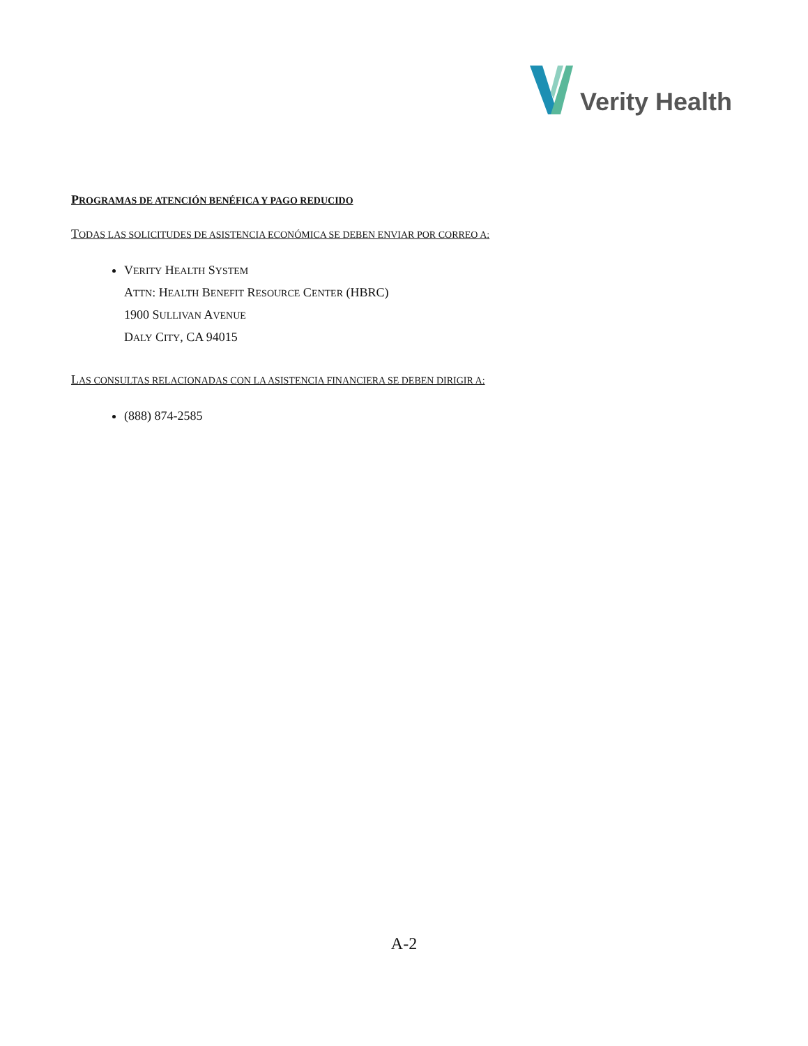Verity Health
PROGRAMAS DE ATENCIÓN BENÉFICA Y PAGO REDUCIDO
TODAS LAS SOLICITUDES DE ASISTENCIA ECONÓMICA SE DEBEN ENVIAR POR CORREO A:
VERITY HEALTH SYSTEM
ATTN: HEALTH BENEFIT RESOURCE CENTER (HBRC)
1900 SULLIVAN AVENUE
DALY CITY, CA 94015
LAS CONSULTAS RELACIONADAS CON LA ASISTENCIA FINANCIERA SE DEBEN DIRIGIR A:
(888) 874-2585
A-2